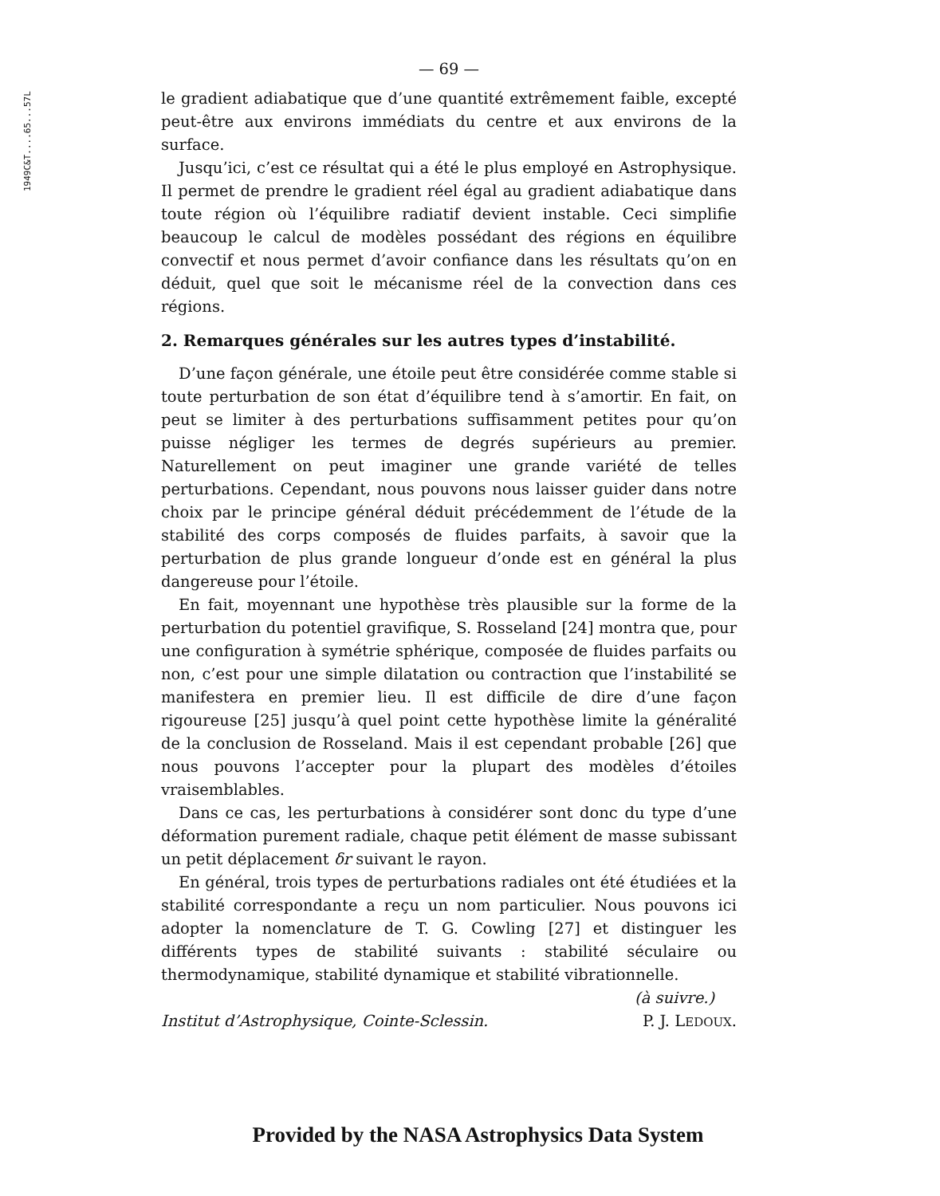1949C&T....65...57L
— 69 —
le gradient adiabatique que d’une quantité extrêmement faible, excepté peut-être aux environs immédiats du centre et aux environs de la surface.
Jusqu’ici, c’est ce résultat qui a été le plus employé en Astrophysique. Il permet de prendre le gradient réel égal au gradient adiabatique dans toute région où l’équilibre radiatif devient instable. Ceci simplifie beaucoup le calcul de modèles possédant des régions en équilibre convectif et nous permet d’avoir confiance dans les résultats qu’on en déduit, quel que soit le mécanisme réel de la convection dans ces régions.
2. Remarques générales sur les autres types d’instabilité.
D’une façon générale, une étoile peut être considérée comme stable si toute perturbation de son état d’équilibre tend à s’amortir. En fait, on peut se limiter à des perturbations suffisamment petites pour qu’on puisse négliger les termes de degrés supérieurs au premier. Naturellement on peut imaginer une grande variété de telles perturbations. Cependant, nous pouvons nous laisser guider dans notre choix par le principe général déduit précédemment de l’étude de la stabilité des corps composés de fluides parfaits, à savoir que la perturbation de plus grande longueur d’onde est en général la plus dangereuse pour l’étoile.
En fait, moyennant une hypothèse très plausible sur la forme de la perturbation du potentiel gravifique, S. Rosseland [24] montra que, pour une configuration à symétrie sphérique, composée de fluides parfaits ou non, c’est pour une simple dilatation ou contraction que l’instabilité se manifestera en premier lieu. Il est difficile de dire d’une façon rigoureuse [25] jusqu’à quel point cette hypothèse limite la généralité de la conclusion de Rosseland. Mais il est cependant probable [26] que nous pouvons l’accepter pour la plupart des modèles d’étoiles vraisemblables.
Dans ce cas, les perturbations à considérer sont donc du type d’une déformation purement radiale, chaque petit élément de masse subissant un petit déplacement δr suivant le rayon.
En général, trois types de perturbations radiales ont été étudiées et la stabilité correspondante a reçu un nom particulier. Nous pouvons ici adopter la nomenclature de T. G. Cowling [27] et distinguer les différents types de stabilité suivants : stabilité séculaire ou thermodynamique, stabilité dynamique et stabilité vibrationnelle.
(à suivre.)
Institut d’Astrophysique, Cointe-Sclessin. P. J. LEDOUX.
Provided by the NASA Astrophysics Data System